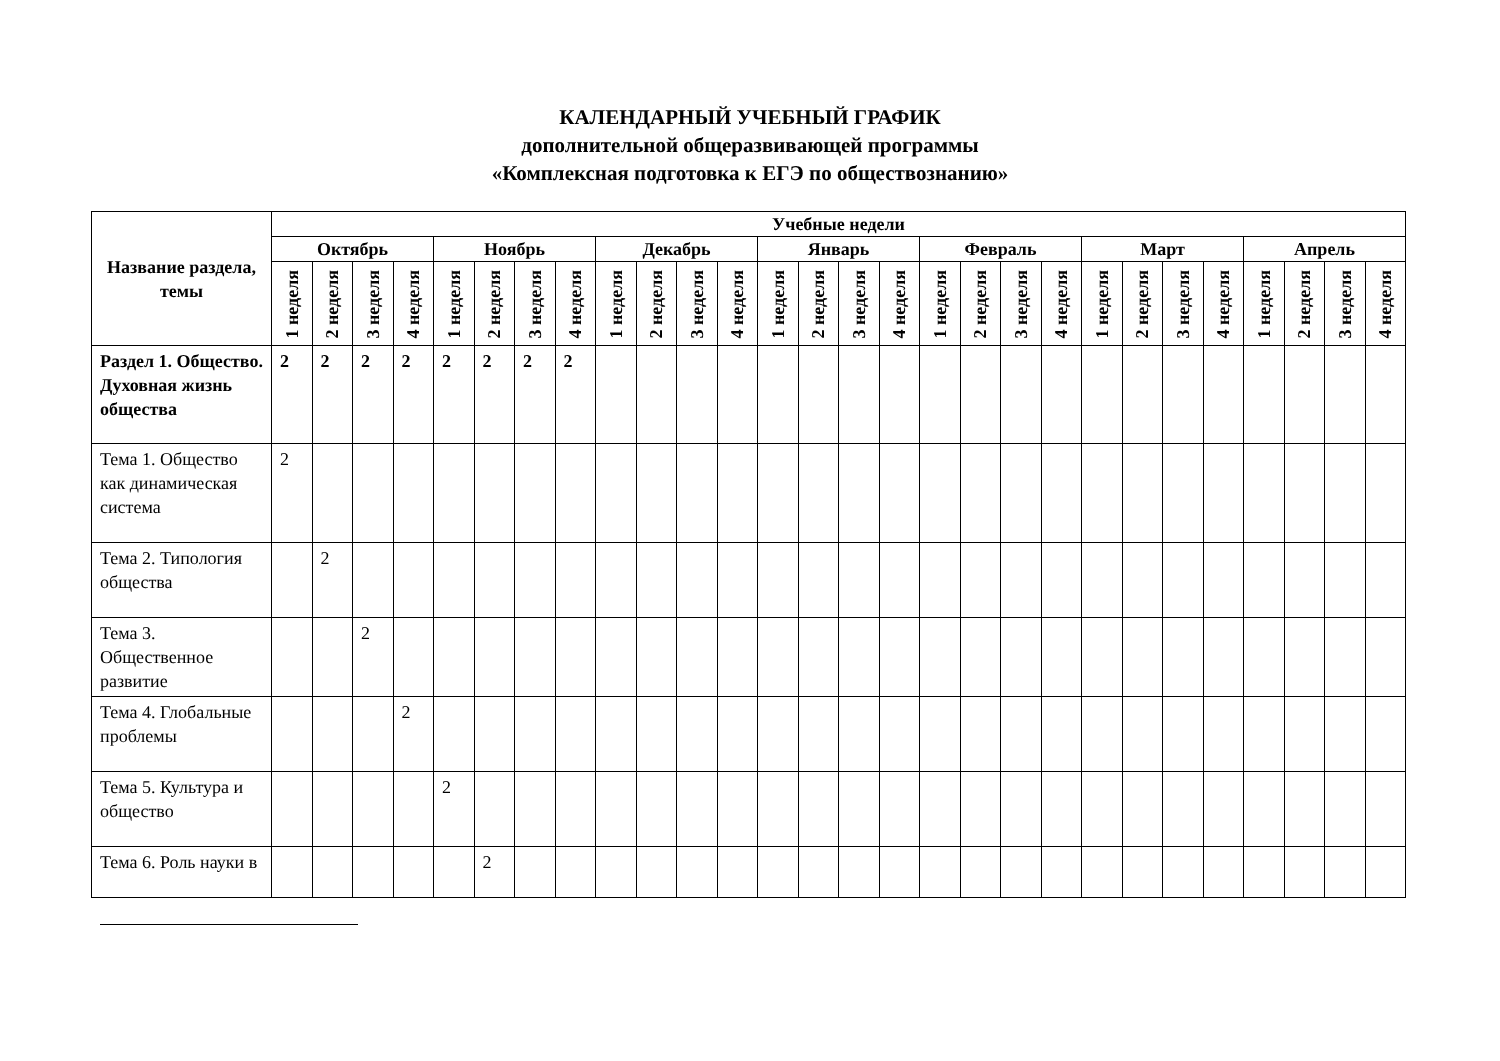КАЛЕНДАРНЫЙ УЧЕБНЫЙ ГРАФИК
дополнительной общеразвивающей программы
«Комплексная подготовка к ЕГЭ по обществознанию»
| Название раздела, темы | Учебные недели | | | | | | | | | | | | | | | | | | | | | | | | | | | |
| --- | --- | --- | --- | --- | --- | --- | --- | --- | --- | --- | --- | --- | --- | --- | --- | --- | --- | --- | --- | --- | --- | --- | --- | --- | --- | --- | --- | --- |
| | Октябрь | | | | Ноябрь | | | | Декабрь | | | | Январь | | | | Февраль | | | | Март | | | | Апрель | | | |
| | 1 неделя | 2 неделя | 3 неделя | 4 неделя | 1 неделя | 2 неделя | 3 неделя | 4 неделя | 1 неделя | 2 неделя | 3 неделя | 4 неделя | 1 неделя | 2 неделя | 3 неделя | 4 неделя | 1 неделя | 2 неделя | 3 неделя | 4 неделя | 1 неделя | 2 неделя | 3 неделя | 4 неделя | 1 неделя | 2 неделя | 3 неделя | 4 неделя |
| Раздел 1. Общество. Духовная жизнь общества | 2 | 2 | 2 | 2 | 2 | 2 | 2 | 2 | | | | | | | | | | | | | | | | | | | | |
| Тема 1. Общество как динамическая система | 2 | | | | | | | | | | | | | | | | | | | | | | | | | | | |
| Тема 2. Типология общества | | 2 | | | | | | | | | | | | | | | | | | | | | | | | | | |
| Тема 3. Общественное развитие | | | 2 | | | | | | | | | | | | | | | | | | | | | | | | | |
| Тема 4. Глобальные проблемы | | | | 2 | | | | | | | | | | | | | | | | | | | | | | | | |
| Тема 5. Культура и общество | | | | | 2 | | | | | | | | | | | | | | | | | | | | | | | |
| Тема 6. Роль науки в | | | | | | 2 | | | | | | | | | | | | | | | | | | | | | | |